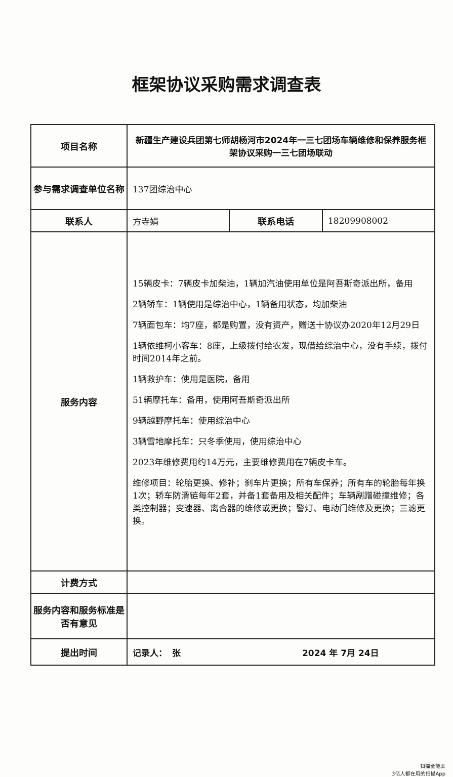框架协议采购需求调查表
| 项目名称 | 新疆生产建设兵团第七师胡杨河市2024年一三七团场车辆维修和保养服务框架协议采购一三七团场联动 | | |
| 参与需求调查单位名称 | 137团综治中心 | | |
| 联系人 | 方寺娟 | 联系电话 | 18209908002 |
| 服务内容 | 15辆皮卡：7辆皮卡加柴油，1辆加汽油使用单位是阿吾斯奇派出所，备用 2辆轿车：1辆使用是综治中心，1辆备用状态，均加柴油 7辆面包车：均7座，都是购置，没有资产，赠送十协议办2020年12月29日 1辆依维柯小客车：8座，上级拨付给农发，现借给综治中心，没有手续，拨付时间2014年之前。 1辆救护车：使用是医院，备用 51辆摩托车：备用，使用阿吾斯奇派出所 9辆越野摩托车：使用综治中心 3辆雪地摩托车：只冬季使用，使用综治中心 2023年维修费用约14万元，主要维修费用在7辆皮卡车。 维修项目：轮胎更换、修补；刹车片更换；所有车保养；所有车的轮胎每年换1次；轿车防滑链每年2套，并备1套备用及相关配件；车辆剐蹭碰撞维修；各类控制器；变速器、离合器的维修或更换；警灯、电动门维修及更换；三滤更换。 | | |
| 计费方式 | | | |
| 服务内容和服务标准是否有意见 | | | |
| 提出时间 | 记录人： 张 2024 年 7月 24日 | | |
扫描全能王
3亿人都在用的扫描App